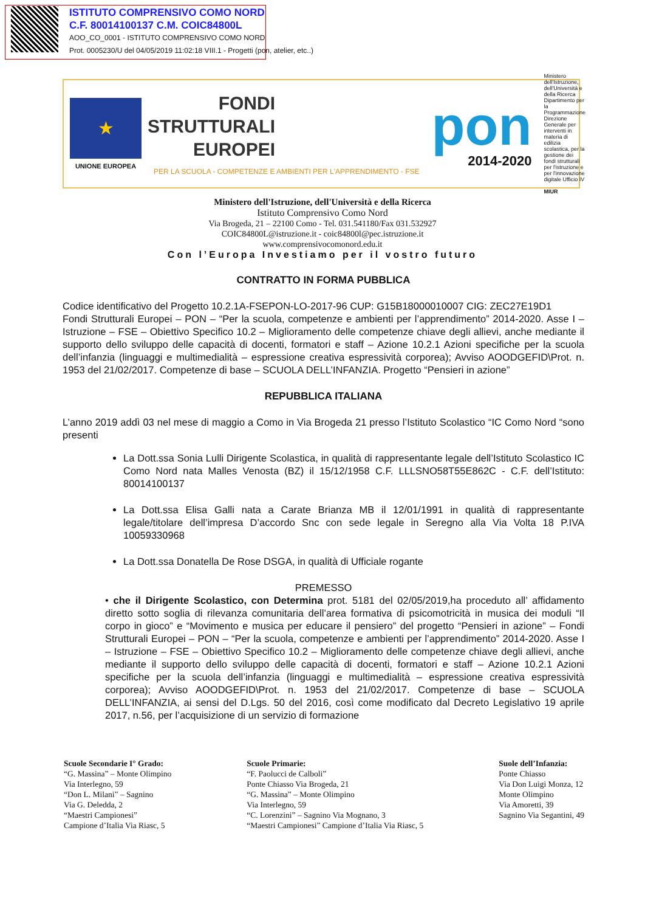ISTITUTO COMPRENSIVO COMO NORD
C.F. 80014100137 C.M. COIC84800L
AOO_CO_0001 - ISTITUTO COMPRENSIVO COMO NORD
Prot. 0005230/U del 04/05/2019 11:02:18 VIII.1 - Progetti (pon, atelier, etc..)
★
UNIONE EUROPEA
FONDI
STRUTTURALI
EUROPEI
PER LA SCUOLA - COMPETENZE E AMBIENTI PER L'APPRENDIMENTO - FSE
pon
2014-2020
Ministero dell'Istruzione, dell'Università e della Ricerca Dipartimento per la Programmazione Direzione Generale per interventi in materia di edilizia scolastica, per la gestione dei fondi strutturali per l'istruzione e per l'innovazione digitale Ufficio IV
MIUR
Ministero dell'Istruzione, dell'Università e della Ricerca
Istituto Comprensivo Como Nord
Via Brogeda, 21 – 22100 Como - Tel. 031.541180/Fax 031.532927
COIC84800L@istruzione.it - coic84800l@pec.istruzione.it
www.comprensivocomonord.edu.it
Con l’Europa Investiamo per il vostro futuro
CONTRATTO IN FORMA PUBBLICA
Codice identificativo del Progetto 10.2.1A-FSEPON-LO-2017-96 CUP: G15B18000010007 CIG: ZEC27E19D1
Fondi Strutturali Europei – PON – “Per la scuola, competenze e ambienti per l’apprendimento” 2014-2020. Asse I – Istruzione – FSE – Obiettivo Specifico 10.2 – Miglioramento delle competenze chiave degli allievi, anche mediante il supporto dello sviluppo delle capacità di docenti, formatori e staff – Azione 10.2.1 Azioni specifiche per la scuola dell’infanzia (linguaggi e multimedialità – espressione creativa espressività corporea); Avviso AOODGEFID\Prot. n. 1953 del 21/02/2017. Competenze di base – SCUOLA DELL’INFANZIA. Progetto “Pensieri in azione”
REPUBBLICA ITALIANA
L’anno 2019 addì 03 nel mese di maggio a Como in Via Brogeda 21 presso l’Istituto Scolastico “IC Como Nord “sono presenti
La Dott.ssa Sonia Lulli Dirigente Scolastica, in qualità di rappresentante legale dell’Istituto Scolastico IC Como Nord nata Malles Venosta (BZ) il 15/12/1958 C.F. LLLSNO58T55E862C - C.F. dell’Istituto: 80014100137
La Dott.ssa Elisa Galli nata a Carate Brianza MB il 12/01/1991 in qualità di rappresentante legale/titolare dell’impresa D’accordo Snc con sede legale in Seregno alla Via Volta 18 P.IVA 10059330968
La Dott.ssa Donatella De Rose DSGA, in qualità di Ufficiale rogante
PREMESSO
• che il Dirigente Scolastico, con Determina prot. 5181 del 02/05/2019,ha proceduto all’ affidamento diretto sotto soglia di rilevanza comunitaria dell’area formativa di psicomotricità in musica dei moduli “Il corpo in gioco” e “Movimento e musica per educare il pensiero” del progetto “Pensieri in azione” – Fondi Strutturali Europei – PON – “Per la scuola, competenze e ambienti per l’apprendimento” 2014-2020. Asse I – Istruzione – FSE – Obiettivo Specifico 10.2 – Miglioramento delle competenze chiave degli allievi, anche mediante il supporto dello sviluppo delle capacità di docenti, formatori e staff – Azione 10.2.1 Azioni specifiche per la scuola dell’infanzia (linguaggi e multimedialità – espressione creativa espressività corporea); Avviso AOODGEFID\Prot. n. 1953 del 21/02/2017. Competenze di base – SCUOLA DELL’INFANZIA, ai sensi del D.Lgs. 50 del 2016, così come modificato dal Decreto Legislativo 19 aprile 2017, n.56, per l’acquisizione di un servizio di formazione
Scuole Secondarie I° Grado:
“G. Massina” – Monte Olimpino
Via Interlegno, 59
“Don L. Milani” – Sagnino
Via G. Deledda, 2
“Maestri Campionesi”
Campione d’Italia Via Riasc, 5
Scuole Primarie:
“F. Paolucci de Calboli”
Ponte Chiasso Via Brogeda, 21
“G. Massina” – Monte Olimpino
Via Interlegno, 59
“C. Lorenzini” – Sagnino Via Mognano, 3
“Maestri Campionesi” Campione d’Italia Via Riasc, 5
Suole dell’Infanzia:
Ponte Chiasso
Via Don Luigi Monza, 12
Monte Olimpino
Via Amoretti, 39
Sagnino Via Segantini, 49